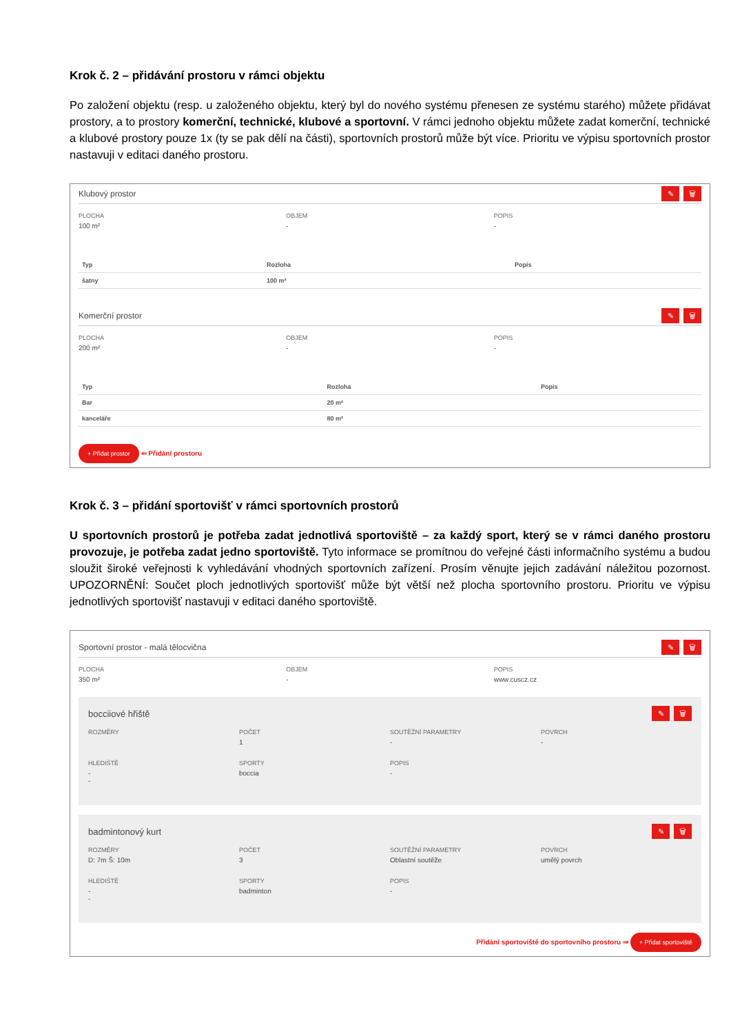Krok č. 2 – přidávání prostoru v rámci objektu
Po založení objektu (resp. u založeného objektu, který byl do nového systému přenesen ze systému starého) můžete přidávat prostory, a to prostory komerční, technické, klubové a sportovní. V rámci jednoho objektu můžete zadat komerční, technické a klubové prostory pouze 1x (ty se pak dělí na části), sportovních prostorů může být více. Prioritu ve výpisu sportovních prostor nastavuji v editaci daného prostoru.
Klubový prostor ✎ 🗑
PLOCHA
100 m²
OBJEM
-
POPIS
-
| Typ | Rozloha | Popis |
| --- | --- | --- |
| šatny | 100 m² | |
Komerční prostor ✎ 🗑
PLOCHA
200 m²
OBJEM
-
POPIS
-
| Typ | Rozloha | Popis |
| --- | --- | --- |
| Bar | 20 m² | |
| kanceláře | 80 m² | |
+ Přidat prostor ⇐ Přidání prostoru
Krok č. 3 – přidání sportovišť v rámci sportovních prostorů
U sportovních prostorů je potřeba zadat jednotlivá sportoviště – za každý sport, který se v rámci daného prostoru provozuje, je potřeba zadat jedno sportoviště. Tyto informace se promítnou do veřejné části informačního systému a budou sloužit široké veřejnosti k vyhledávání vhodných sportovních zařízení. Prosím věnujte jejich zadávání náležitou pozornost. UPOZORNĚNÍ: Součet ploch jednotlivých sportovišť může být větší než plocha sportovního prostoru. Prioritu ve výpisu jednotlivých sportovišť nastavuji v editaci daného sportoviště.
Sportovní prostor - malá tělocvična ✎ 🗑
PLOCHA
350 m²
OBJEM
-
POPIS
www.cuscz.cz
bocciiové hřiště ✎ 🗑
ROZMĚRY POČET
1
SOUTĚŽNÍ PARAMETRY
-
POVRCH
-
HLEDIŠTĚ
-
-
SPORTY
boccia
POPIS
-
badmintonový kurt ✎ 🗑
ROZMĚRY
D: 7m Š: 10m
POČET
3
SOUTĚŽNÍ PARAMETRY
Oblastní soutěže
POVRCH
umělý povrch
HLEDIŠTĚ
-
-
SPORTY
badminton
POPIS
-
Přidání sportoviště do sportovního prostoru ⇒ + Přidat sportoviště